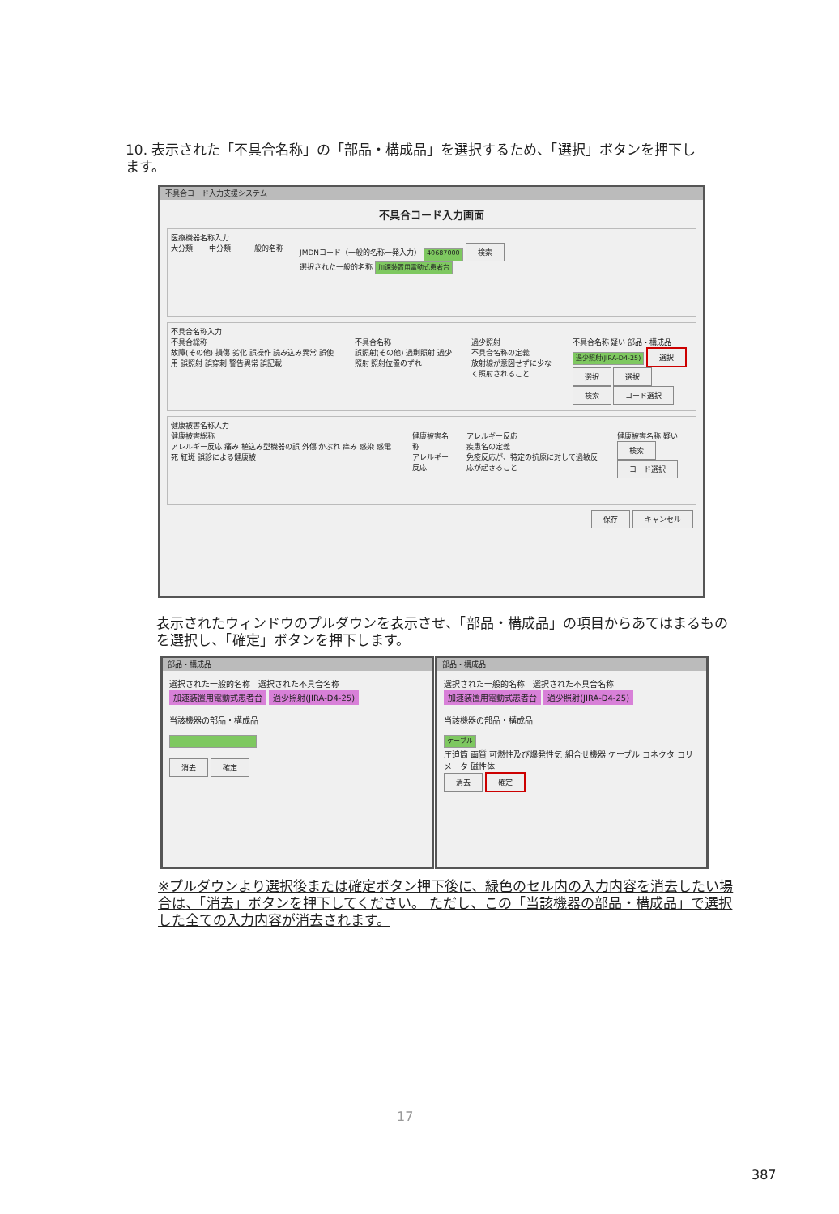10. 表示された「不具合名称」の「部品・構成品」を選択するため、「選択」ボタンを押下します。
不具合コード入力支援システム
不具合コード入力画面
医療機器名称入力
大分類 中分類 一般的名称 JMDNコード（一般的名称一発入力） 40687000 検索
選択された一般的名称 加速装置用電動式患者台
不具合名称入力
不具合総称
故障(その他) 損傷 劣化 誤操作 読み込み異常 誤使用 誤照射 誤穿刺 警告異常 誤記載 不具合名称
誤照射(その他) 過剰照射 過少照射 照射位置のずれ 過少照射
不具合名称の定義
放射線が意図せずに少なく照射されること 不具合名称 疑い 部品・構成品
過少照射(JIRA-D4-25) 選択 選択 選択
検索 コード選択
健康被害名称入力
健康被害総称
アレルギー反応 痛み 植込み型機器の誤 外傷 かぶれ 痒み 感染 感電死 紅斑 誤診による健康被 健康被害名称
アレルギー反応 アレルギー反応
疾患名の定義
免疫反応が、特定の抗原に対して過敏反応が起きること 健康被害名称 疑い
検索 コード選択
保存 キャンセル
表示されたウィンドウのプルダウンを表示させ、「部品・構成品」の項目からあてはまるものを選択し、「確定」ボタンを押下します。
部品・構成品
選択された一般的名称　選択された不具合名称
加速装置用電動式患者台 過少照射(JIRA-D4-25)
当該機器の部品・構成品
消去 確定
部品・構成品
選択された一般的名称　選択された不具合名称
加速装置用電動式患者台 過少照射(JIRA-D4-25)
当該機器の部品・構成品
ケーブル
圧迫筒 画質 可燃性及び爆発性気 組合せ機器 ケーブル コネクタ コリメータ 磁性体
消去 確定
※プルダウンより選択後または確定ボタン押下後に、緑色のセル内の入力内容を消去したい場合は、「消去」ボタンを押下してください。 ただし、この「当該機器の部品・構成品」で選択した全ての入力内容が消去されます。
17
387